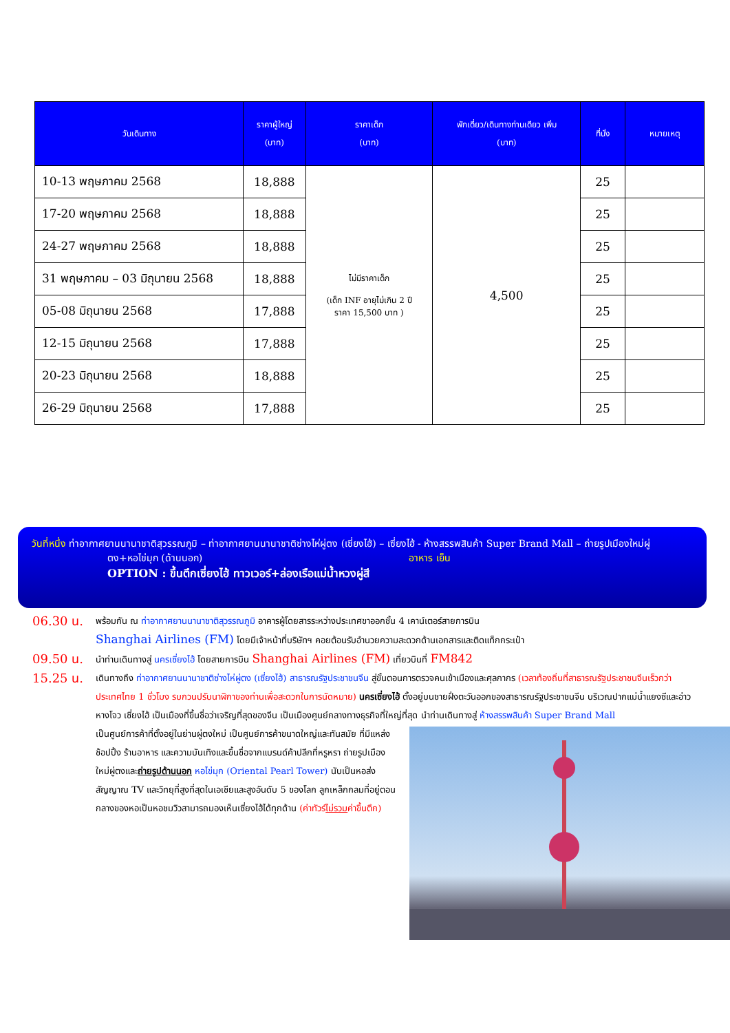| วันเดินทาง | ราคาผู้ใหญ่ (บาท) | ราคาเด็ก (บาท) | พักเดี่ยว/เดินทางท่านเดียว เพิ่ม (บาท) | ที่นั่ง | หมายเหตุ |
| --- | --- | --- | --- | --- | --- |
| 10-13 พฤษภาคม 2568 | 18,888 | ไม่มีราคาเด็ก (เด็ก INF อายุไม่เกิน 2 ปี ราคา 15,500 บาท ) | 4,500 | 25 | |
| 17-20 พฤษภาคม 2568 | 18,888 | | | 25 | |
| 24-27 พฤษภาคม 2568 | 18,888 | | | 25 | |
| 31 พฤษภาคม – 03 มิถุนายน 2568 | 18,888 | | | 25 | |
| 05-08 มิถุนายน 2568 | 17,888 | | | 25 | |
| 12-15 มิถุนายน 2568 | 17,888 | | | 25 | |
| 20-23 มิถุนายน 2568 | 18,888 | | | 25 | |
| 26-29 มิถุนายน 2568 | 17,888 | | | 25 | |
วันที่หนึ่ง ท่าอากาศยานนานาชาติสุวรรณภูมิ – ท่าอากาศยานนานาชาติซ่างไห่ผู่ตง (เซี่ยงไฮ้) – เซี่ยงไฮ้ - ห้างสรรพสินค้า Super Brand Mall – ถ่ายรูปเมืองใหม่ผู่
ตง+หอไข่มุก (ด้านนอก) อาหาร เย็น
OPTION : ขึ้นตึกเซี่ยงไฮ้ ทาวเวอร์+ล่องเรือแม่น้ำหวงผู่สี
06.30 น.
พร้อมกัน ณ ท่าอากาศยานนานาชาติสุวรรณภูมิ อาคารผู้โดยสารระหว่างประเทศขาออกชั้น 4 เคาน์เตอร์สายการบิน
Shanghai Airlines (FM) โดยมีเจ้าหน้าที่บริษัทฯ คอยต้อนรับอำนวยความสะดวกด้านเอกสารและติดแท็กกระเป๋า
09.50 น.
นำท่านเดินทางสู่ นครเซี่ยงไฮ้ โดยสายการบิน Shanghai Airlines (FM) เที่ยวบินที่ FM842
15.25 น.
เดินทางถึง ท่าอากาศยานนานาชาติซ่างไห่ผู่ตง (เซี่ยงไฮ้) สาธารณรัฐประชาชนจีน สู่ขั้นตอนการตรวจคนเข้าเมืองและศุลกากร (เวลาท้องถิ่นที่สาธารณรัฐประชาชนจีนเร็วกว่าประเทศไทย 1 ชั่วโมง รบกวนปรับนาฬิกาของท่านเพื่อสะดวกในการนัดหมาย) นครเซี่ยงไฮ้ ตั้งอยู่บนชายฝั่งตะวันออกของสาธารณรัฐประชาชนจีน บริเวณปากแม่น้ำแยงซีและอ่าวหางโจว เซี่ยงไฮ้ เป็นเมืองที่ขึ้นชื่อว่าเจริญที่สุดของจีน เป็นเมืองศูนย์กลางทางธุรกิจที่ใหญ่ที่สุด นำท่านเดินทางสู่ ห้างสรรพสินค้า Super Brand Mall
เป็นศูนย์การค้าที่ตั้งอยู่ในย่านผู่ตงใหม่ เป็นศูนย์การค้าขนาดใหญ่และทันสมัย ที่มีแหล่งช้อปปิ้ง ร้านอาหาร และความบันเทิงและขึ้นชื่อจากแบรนด์ค้าปลีกที่หรูหรา ถ่ายรูปเมืองใหม่ผู่ตงและถ่ายรูปด้านนอก หอไข่มุก (Oriental Pearl Tower) นับเป็นหอส่งสัญญาณ TV และวิทยุที่สูงที่สุดในเอเชียและสูงอันดับ 5 ของโลก ลูกเหล็กกลมที่อยู่ตอนกลางของหอเป็นหอชมวิวสามารถมองเห็นเซี่ยงไฮ้ได้ทุกด้าน (ค่าทัวร์ไม่รวมค่าขึ้นตึก)